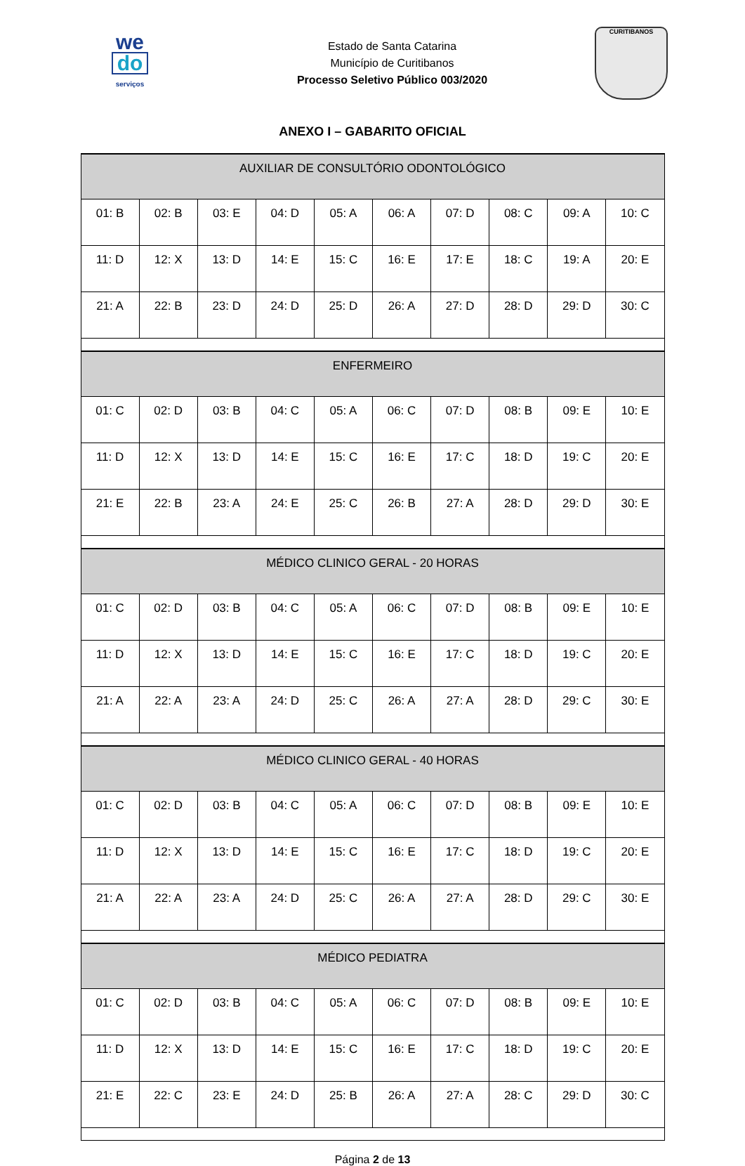we
do
serviços
Estado de Santa Catarina
Município de Curitibanos
Processo Seletivo Público 003/2020
CURITIBANOS
ANEXO I – GABARITO OFICIAL
| AUXILIAR DE CONSULTÓRIO ODONTOLÓGICO | | | | | | | | | |
| --- | --- | --- | --- | --- | --- | --- | --- | --- | --- |
| 01: B | 02: B | 03: E | 04: D | 05: A | 06: A | 07: D | 08: C | 09: A | 10: C |
| 11: D | 12: X | 13: D | 14: E | 15: C | 16: E | 17: E | 18: C | 19: A | 20: E |
| 21: A | 22: B | 23: D | 24: D | 25: D | 26: A | 27: D | 28: D | 29: D | 30: C |
| ENFERMEIRO | | | | | | | | | |
| 01: C | 02: D | 03: B | 04: C | 05: A | 06: C | 07: D | 08: B | 09: E | 10: E |
| 11: D | 12: X | 13: D | 14: E | 15: C | 16: E | 17: C | 18: D | 19: C | 20: E |
| 21: E | 22: B | 23: A | 24: E | 25: C | 26: B | 27: A | 28: D | 29: D | 30: E |
| MÉDICO CLINICO GERAL - 20 HORAS | | | | | | | | | |
| 01: C | 02: D | 03: B | 04: C | 05: A | 06: C | 07: D | 08: B | 09: E | 10: E |
| 11: D | 12: X | 13: D | 14: E | 15: C | 16: E | 17: C | 18: D | 19: C | 20: E |
| 21: A | 22: A | 23: A | 24: D | 25: C | 26: A | 27: A | 28: D | 29: C | 30: E |
| MÉDICO CLINICO GERAL - 40 HORAS | | | | | | | | | |
| 01: C | 02: D | 03: B | 04: C | 05: A | 06: C | 07: D | 08: B | 09: E | 10: E |
| 11: D | 12: X | 13: D | 14: E | 15: C | 16: E | 17: C | 18: D | 19: C | 20: E |
| 21: A | 22: A | 23: A | 24: D | 25: C | 26: A | 27: A | 28: D | 29: C | 30: E |
| MÉDICO PEDIATRA | | | | | | | | | |
| 01: C | 02: D | 03: B | 04: C | 05: A | 06: C | 07: D | 08: B | 09: E | 10: E |
| 11: D | 12: X | 13: D | 14: E | 15: C | 16: E | 17: C | 18: D | 19: C | 20: E |
| 21: E | 22: C | 23: E | 24: D | 25: B | 26: A | 27: A | 28: C | 29: D | 30: C |
Página 2 de 13